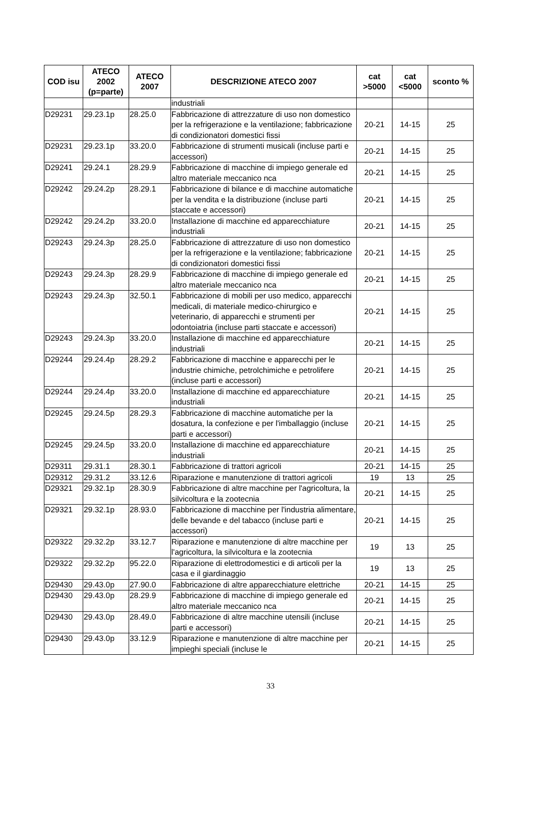| COD isu | ATECO 2002 (p=parte) | ATECO 2007 | DESCRIZIONE ATECO 2007 | cat >5000 | cat <5000 | sconto % |
| --- | --- | --- | --- | --- | --- | --- |
| | | | industriali | | | |
| D29231 | 29.23.1p | 28.25.0 | Fabbricazione di attrezzature di uso non domestico per la refrigerazione e la ventilazione; fabbricazione di condizionatori domestici fissi | 20-21 | 14-15 | 25 |
| D29231 | 29.23.1p | 33.20.0 | Fabbricazione di strumenti musicali (incluse parti e accessori) | 20-21 | 14-15 | 25 |
| D29241 | 29.24.1 | 28.29.9 | Fabbricazione di macchine di impiego generale ed altro materiale meccanico nca | 20-21 | 14-15 | 25 |
| D29242 | 29.24.2p | 28.29.1 | Fabbricazione di bilance e di macchine automatiche per la vendita e la distribuzione (incluse parti staccate e accessori) | 20-21 | 14-15 | 25 |
| D29242 | 29.24.2p | 33.20.0 | Installazione di macchine ed apparecchiature industriali | 20-21 | 14-15 | 25 |
| D29243 | 29.24.3p | 28.25.0 | Fabbricazione di attrezzature di uso non domestico per la refrigerazione e la ventilazione; fabbricazione di condizionatori domestici fissi | 20-21 | 14-15 | 25 |
| D29243 | 29.24.3p | 28.29.9 | Fabbricazione di macchine di impiego generale ed altro materiale meccanico nca | 20-21 | 14-15 | 25 |
| D29243 | 29.24.3p | 32.50.1 | Fabbricazione di mobili per uso medico, apparecchi medicali, di materiale medico-chirurgico e veterinario, di apparecchi e strumenti per odontoiatria (incluse parti staccate e accessori) | 20-21 | 14-15 | 25 |
| D29243 | 29.24.3p | 33.20.0 | Installazione di macchine ed apparecchiature industriali | 20-21 | 14-15 | 25 |
| D29244 | 29.24.4p | 28.29.2 | Fabbricazione di macchine e apparecchi per le industrie chimiche, petrolchimiche e petrolifere (incluse parti e accessori) | 20-21 | 14-15 | 25 |
| D29244 | 29.24.4p | 33.20.0 | Installazione di macchine ed apparecchiature industriali | 20-21 | 14-15 | 25 |
| D29245 | 29.24.5p | 28.29.3 | Fabbricazione di macchine automatiche per la dosatura, la confezione e per l'imballaggio (incluse parti e accessori) | 20-21 | 14-15 | 25 |
| D29245 | 29.24.5p | 33.20.0 | Installazione di macchine ed apparecchiature industriali | 20-21 | 14-15 | 25 |
| D29311 | 29.31.1 | 28.30.1 | Fabbricazione di trattori agricoli | 20-21 | 14-15 | 25 |
| D29312 | 29.31.2 | 33.12.6 | Riparazione e manutenzione di trattori agricoli | 19 | 13 | 25 |
| D29321 | 29.32.1p | 28.30.9 | Fabbricazione di altre macchine per l'agricoltura, la silvicoltura e la zootecnia | 20-21 | 14-15 | 25 |
| D29321 | 29.32.1p | 28.93.0 | Fabbricazione di macchine per l'industria alimentare, delle bevande e del tabacco (incluse parti e accessori) | 20-21 | 14-15 | 25 |
| D29322 | 29.32.2p | 33.12.7 | Riparazione e manutenzione di altre macchine per l'agricoltura, la silvicoltura e la zootecnia | 19 | 13 | 25 |
| D29322 | 29.32.2p | 95.22.0 | Riparazione di elettrodomestici e di articoli per la casa e il giardinaggio | 19 | 13 | 25 |
| D29430 | 29.43.0p | 27.90.0 | Fabbricazione di altre apparecchiature elettriche | 20-21 | 14-15 | 25 |
| D29430 | 29.43.0p | 28.29.9 | Fabbricazione di macchine di impiego generale ed altro materiale meccanico nca | 20-21 | 14-15 | 25 |
| D29430 | 29.43.0p | 28.49.0 | Fabbricazione di altre macchine utensili (incluse parti e accessori) | 20-21 | 14-15 | 25 |
| D29430 | 29.43.0p | 33.12.9 | Riparazione e manutenzione di altre macchine per impieghi speciali (incluse le | 20-21 | 14-15 | 25 |
33